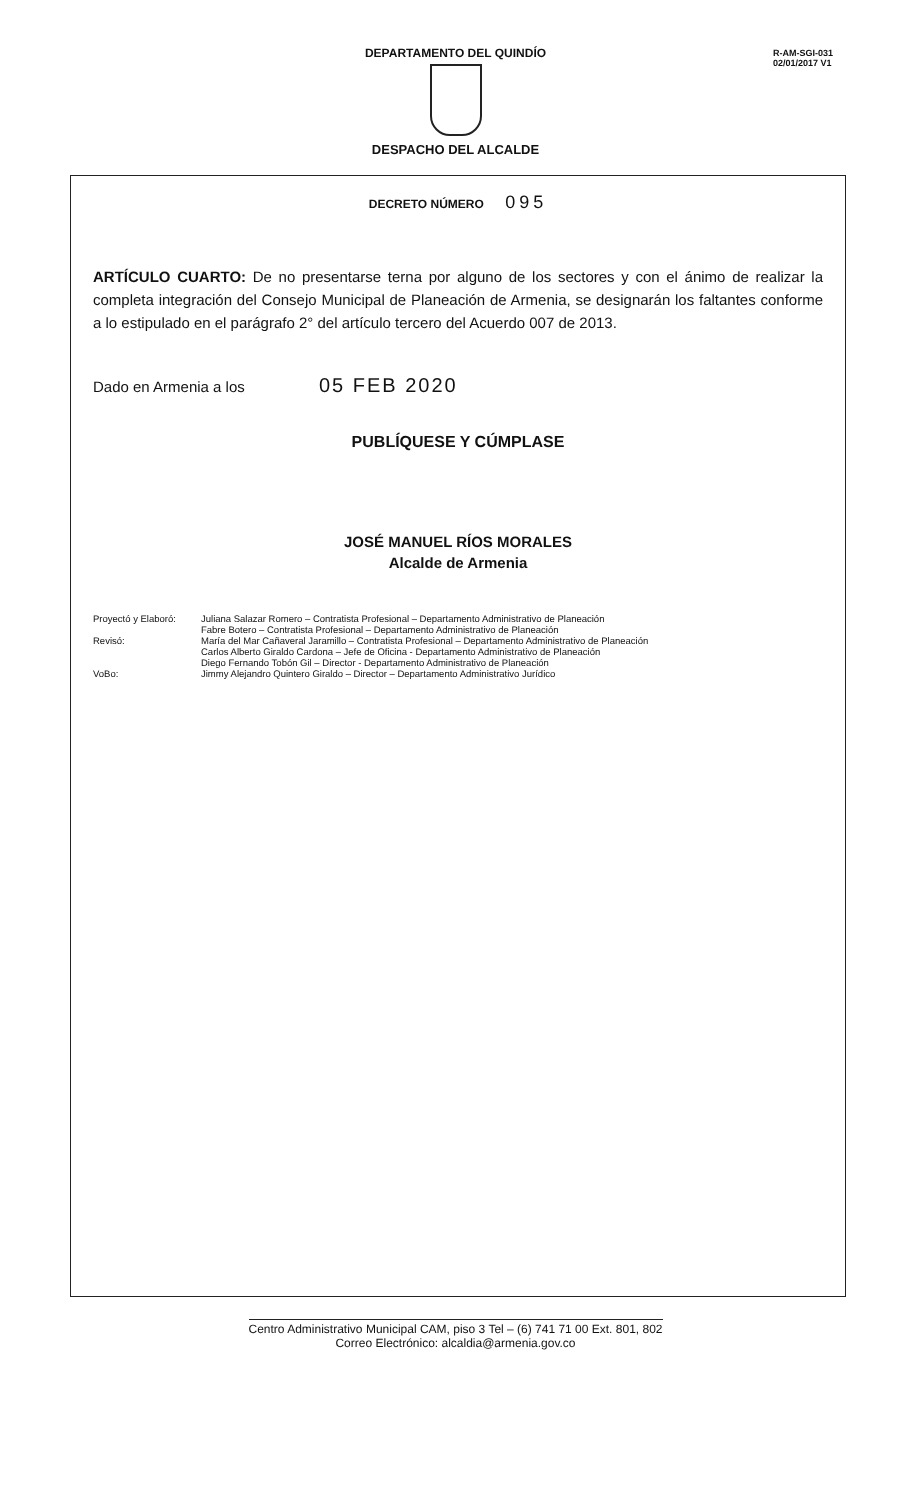R-AM-SGI-031
02/01/2017 V1
DEPARTAMENTO DEL QUINDÍO
DESPACHO DEL ALCALDE
DECRETO NÚMERO 095
ARTÍCULO CUARTO: De no presentarse terna por alguno de los sectores y con el ánimo de realizar la completa integración del Consejo Municipal de Planeación de Armenia, se designarán los faltantes conforme a lo estipulado en el parágrafo 2° del artículo tercero del Acuerdo 007 de 2013.
Dado en Armenia a los 05 FEB 2020
PUBLÍQUESE Y CÚMPLASE
JOSÉ MANUEL RÍOS MORALES
Alcalde de Armenia
| Proyectó y Elaboró: | Juliana Salazar Romero – Contratista Profesional – Departamento Administrativo de Planeación |
| | Fabre Botero – Contratista Profesional – Departamento Administrativo de Planeación |
| Revisó: | María del Mar Cañaveral Jaramillo – Contratista Profesional – Departamento Administrativo de Planeación |
| | Carlos Alberto Giraldo Cardona – Jefe de Oficina - Departamento Administrativo de Planeación |
| | Diego Fernando Tobón Gil – Director - Departamento Administrativo de Planeación |
| VoBo: | Jimmy Alejandro Quintero Giraldo – Director – Departamento Administrativo Jurídico |
Centro Administrativo Municipal CAM, piso 3 Tel – (6) 741 71 00 Ext. 801, 802
Correo Electrónico: alcaldia@armenia.gov.co